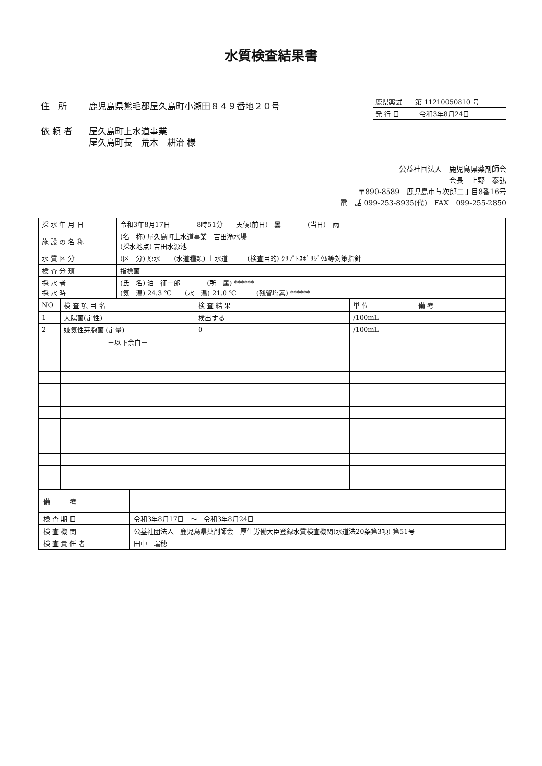水質検査結果書
| 住 所 | 鹿児島県熊毛郡屋久島町小瀬田８４９番地２０号 |
| 依 頼 者 | 屋久島町上水道事業 屋久島町長 荒木 耕治 様 |
鹿県薬試　　第 11210050810 号
発 行 日　　　令和3年8月24日
公益社団法人　鹿児島県薬剤師会
会長　上野　泰弘
〒890-8589　鹿児島市与次郎二丁目8番16号
電　話 099-253-8935(代)　FAX　099-255-2850
| 採 水 年 月 日 | 令和3年8月17日 8時51分 天候(前日) 曇 (当日) 雨 |
| 施 設 の 名 称 | (名 称) 屋久島町上水道事業 吉田浄水場 (採水地点) 吉田水源池 |
| 水 質 区 分 | (区 分) 原水 (水道種類) 上水道 (検査目的) ｸﾘﾌﾟﾄｽﾎﾟﾘｼﾞｳﾑ等対策指針 |
| 検 査 分 類 | 指標菌 |
| 採 水 者 採 水 時 | (氏 名) 泊 征一郎 (所 属) ****** (気 温) 24.3 ℃ (水 温) 21.0 ℃ (残留塩素) ****** |
| NO | 検 査 項 目 名 | 検 査 結 果 | 単 位 | 備 考 |
| 1 | 大腸菌(定性) | 検出する | /100mL | |
| 2 | 嫌気性芽胞菌 (定量) | 0 | /100mL | |
| | －以下余白－ | | | |
| 備 考 | |
| 検 査 期 日 | 令和3年8月17日 ～ 令和3年8月24日 |
| 検 査 機 関 | 公益社団法人 鹿児島県薬剤師会 厚生労働大臣登録水質検査機関(水道法20条第3項) 第51号 |
| 検 査 責 任 者 | 田中 瑞穂 |